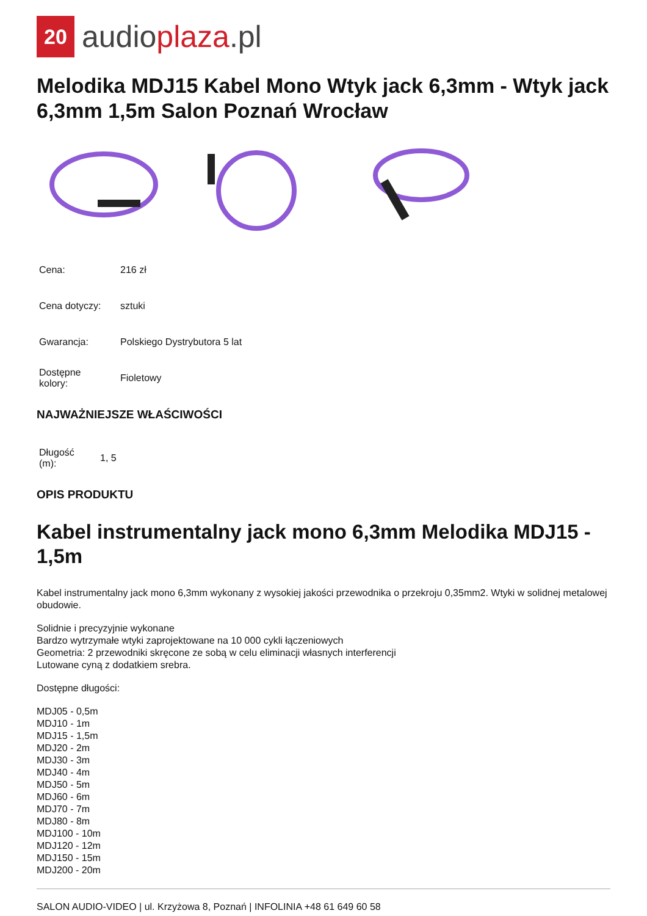20
audioplaza.pl
Melodika MDJ15 Kabel Mono Wtyk jack 6,3mm - Wtyk jack 6,3mm 1,5m Salon Poznań Wrocław
| Cena: | 216 zł |
| Cena dotyczy: | sztuki |
| Gwarancja: | Polskiego Dystrybutora 5 lat |
| Dostępne kolory: | Fioletowy |
NAJWAŻNIEJSZE WŁAŚCIWOŚCI
| Długość (m): | 1, 5 |
OPIS PRODUKTU
Kabel instrumentalny jack mono 6,3mm Melodika MDJ15 - 1,5m
Kabel instrumentalny jack mono 6,3mm wykonany z wysokiej jakości przewodnika o przekroju 0,35mm2. Wtyki w solidnej metalowej obudowie.
Solidnie i precyzyjnie wykonane
Bardzo wytrzymałe wtyki zaprojektowane na 10 000 cykli łączeniowych
Geometria: 2 przewodniki skręcone ze sobą w celu eliminacji własnych interferencji
Lutowane cyną z dodatkiem srebra.
Dostępne długości:
MDJ05 - 0,5m
MDJ10 - 1m
MDJ15 - 1,5m
MDJ20 - 2m
MDJ30 - 3m
MDJ40 - 4m
MDJ50 - 5m
MDJ60 - 6m
MDJ70 - 7m
MDJ80 - 8m
MDJ100 - 10m
MDJ120 - 12m
MDJ150 - 15m
MDJ200 - 20m
SALON AUDIO-VIDEO | ul. Krzyżowa 8, Poznań | INFOLINIA +48 61 649 60 58